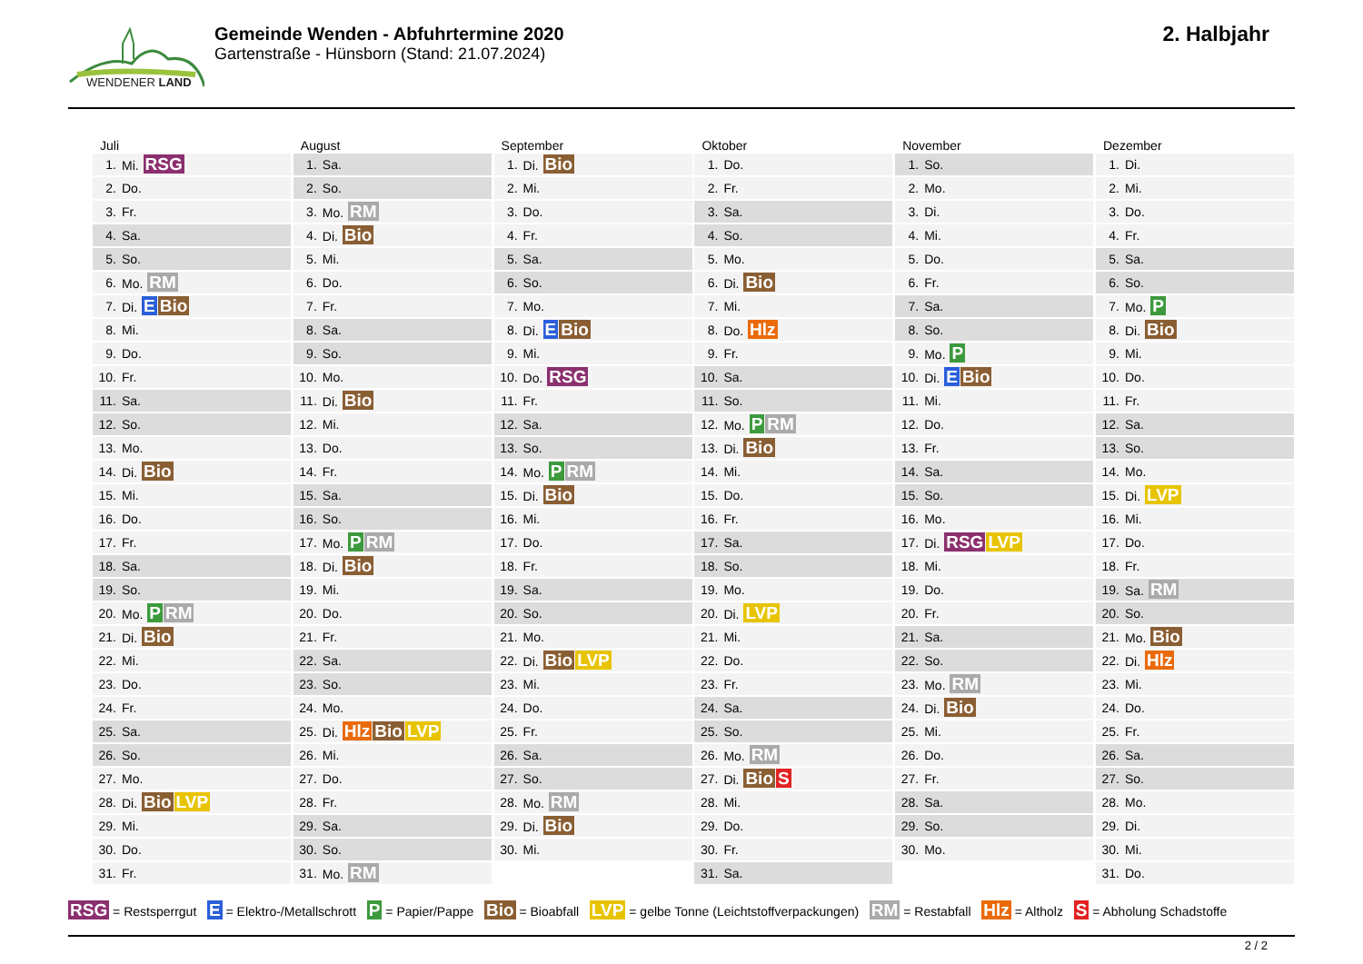WENDENER LAND
Gemeinde Wenden - Abfuhrtermine 2020
Gartenstraße - Hünsborn (Stand: 21.07.2024)
2. Halbjahr
Juli
| 1. | Mi. RSG |
| 2. | Do. |
| 3. | Fr. |
| 4. | Sa. |
| 5. | So. |
| 6. | Mo. RM |
| 7. | Di. E Bio |
| 8. | Mi. |
| 9. | Do. |
| 10. | Fr. |
| 11. | Sa. |
| 12. | So. |
| 13. | Mo. |
| 14. | Di. Bio |
| 15. | Mi. |
| 16. | Do. |
| 17. | Fr. |
| 18. | Sa. |
| 19. | So. |
| 20. | Mo. P RM |
| 21. | Di. Bio |
| 22. | Mi. |
| 23. | Do. |
| 24. | Fr. |
| 25. | Sa. |
| 26. | So. |
| 27. | Mo. |
| 28. | Di. Bio LVP |
| 29. | Mi. |
| 30. | Do. |
| 31. | Fr. |
August
| 1. | Sa. |
| 2. | So. |
| 3. | Mo. RM |
| 4. | Di. Bio |
| 5. | Mi. |
| 6. | Do. |
| 7. | Fr. |
| 8. | Sa. |
| 9. | So. |
| 10. | Mo. |
| 11. | Di. Bio |
| 12. | Mi. |
| 13. | Do. |
| 14. | Fr. |
| 15. | Sa. |
| 16. | So. |
| 17. | Mo. P RM |
| 18. | Di. Bio |
| 19. | Mi. |
| 20. | Do. |
| 21. | Fr. |
| 22. | Sa. |
| 23. | So. |
| 24. | Mo. |
| 25. | Di. Hlz Bio LVP |
| 26. | Mi. |
| 27. | Do. |
| 28. | Fr. |
| 29. | Sa. |
| 30. | So. |
| 31. | Mo. RM |
September
| 1. | Di. Bio |
| 2. | Mi. |
| 3. | Do. |
| 4. | Fr. |
| 5. | Sa. |
| 6. | So. |
| 7. | Mo. |
| 8. | Di. E Bio |
| 9. | Mi. |
| 10. | Do. RSG |
| 11. | Fr. |
| 12. | Sa. |
| 13. | So. |
| 14. | Mo. P RM |
| 15. | Di. Bio |
| 16. | Mi. |
| 17. | Do. |
| 18. | Fr. |
| 19. | Sa. |
| 20. | So. |
| 21. | Mo. |
| 22. | Di. Bio LVP |
| 23. | Mi. |
| 24. | Do. |
| 25. | Fr. |
| 26. | Sa. |
| 27. | So. |
| 28. | Mo. RM |
| 29. | Di. Bio |
| 30. | Mi. |
Oktober
| 1. | Do. |
| 2. | Fr. |
| 3. | Sa. |
| 4. | So. |
| 5. | Mo. |
| 6. | Di. Bio |
| 7. | Mi. |
| 8. | Do. Hlz |
| 9. | Fr. |
| 10. | Sa. |
| 11. | So. |
| 12. | Mo. P RM |
| 13. | Di. Bio |
| 14. | Mi. |
| 15. | Do. |
| 16. | Fr. |
| 17. | Sa. |
| 18. | So. |
| 19. | Mo. |
| 20. | Di. LVP |
| 21. | Mi. |
| 22. | Do. |
| 23. | Fr. |
| 24. | Sa. |
| 25. | So. |
| 26. | Mo. RM |
| 27. | Di. Bio S |
| 28. | Mi. |
| 29. | Do. |
| 30. | Fr. |
| 31. | Sa. |
November
| 1. | So. |
| 2. | Mo. |
| 3. | Di. |
| 4. | Mi. |
| 5. | Do. |
| 6. | Fr. |
| 7. | Sa. |
| 8. | So. |
| 9. | Mo. P |
| 10. | Di. E Bio |
| 11. | Mi. |
| 12. | Do. |
| 13. | Fr. |
| 14. | Sa. |
| 15. | So. |
| 16. | Mo. |
| 17. | Di. RSG LVP |
| 18. | Mi. |
| 19. | Do. |
| 20. | Fr. |
| 21. | Sa. |
| 22. | So. |
| 23. | Mo. RM |
| 24. | Di. Bio |
| 25. | Mi. |
| 26. | Do. |
| 27. | Fr. |
| 28. | Sa. |
| 29. | So. |
| 30. | Mo. |
Dezember
| 1. | Di. |
| 2. | Mi. |
| 3. | Do. |
| 4. | Fr. |
| 5. | Sa. |
| 6. | So. |
| 7. | Mo. P |
| 8. | Di. Bio |
| 9. | Mi. |
| 10. | Do. |
| 11. | Fr. |
| 12. | Sa. |
| 13. | So. |
| 14. | Mo. |
| 15. | Di. LVP |
| 16. | Mi. |
| 17. | Do. |
| 18. | Fr. |
| 19. | Sa. RM |
| 20. | So. |
| 21. | Mo. Bio |
| 22. | Di. Hlz |
| 23. | Mi. |
| 24. | Do. |
| 25. | Fr. |
| 26. | Sa. |
| 27. | So. |
| 28. | Mo. |
| 29. | Di. |
| 30. | Mi. |
| 31. | Do. |
RSG = Restsperrgut E = Elektro-/Metallschrott P = Papier/Pappe Bio = Bioabfall LVP = gelbe Tonne (Leichtstoffverpackungen) RM = Restabfall Hlz = Altholz S = Abholung Schadstoffe
2 / 2